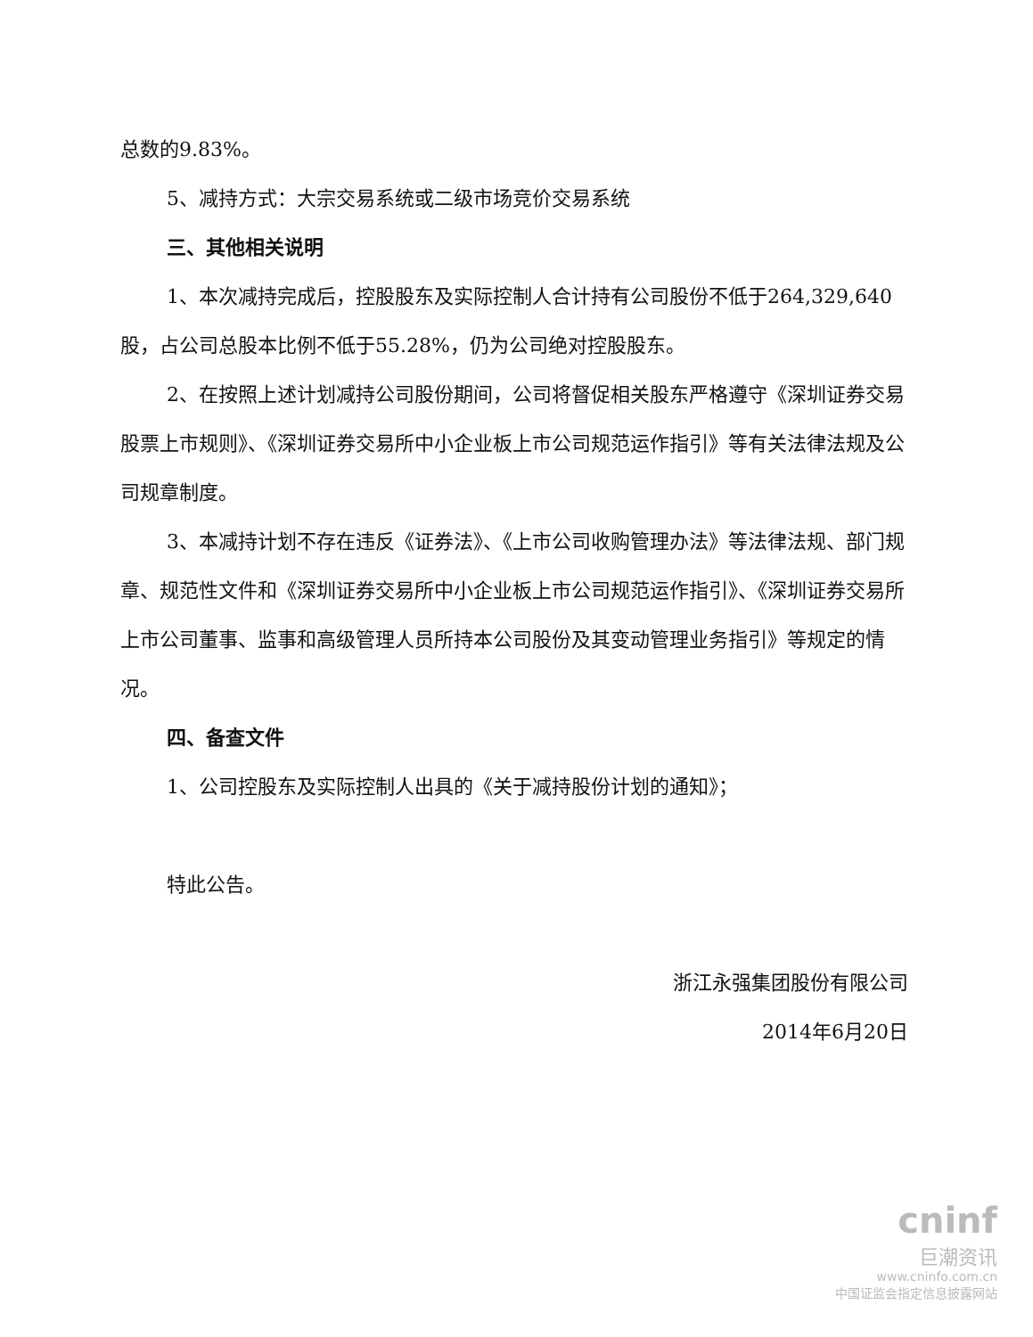总数的9.83%。
5、减持方式：大宗交易系统或二级市场竞价交易系统
三、其他相关说明
1、本次减持完成后，控股股东及实际控制人合计持有公司股份不低于264,329,640股，占公司总股本比例不低于55.28%，仍为公司绝对控股股东。
2、在按照上述计划减持公司股份期间，公司将督促相关股东严格遵守《深圳证券交易股票上市规则》、《深圳证券交易所中小企业板上市公司规范运作指引》等有关法律法规及公司规章制度。
3、本减持计划不存在违反《证券法》、《上市公司收购管理办法》等法律法规、部门规章、规范性文件和《深圳证券交易所中小企业板上市公司规范运作指引》、《深圳证券交易所上市公司董事、监事和高级管理人员所持本公司股份及其变动管理业务指引》等规定的情况。
四、备查文件
1、公司控股东及实际控制人出具的《关于减持股份计划的通知》；
特此公告。
浙江永强集团股份有限公司
2014年6月20日
cninf
巨潮资讯
www.cninfo.com.cn
中国证监会指定信息披露网站